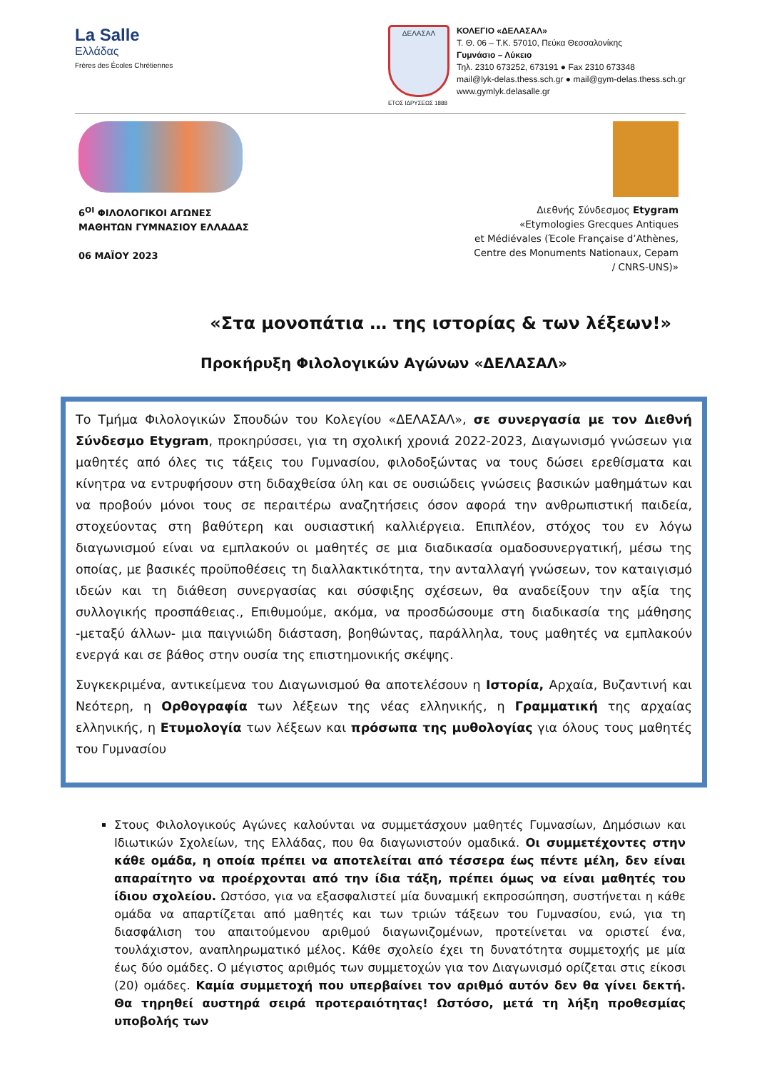La Salle
Ελλάδας
Frères des Écoles Chrétiennes
ΔΕΛΑΣΑΛ
ΕΤΟΣ ΙΔΡΥΣΕΩΣ 1888
ΚΟΛΕΓΙΟ «ΔΕΛΑΣΑΛ»
Τ. Θ. 06 – Τ.Κ. 57010, Πεύκα Θεσσαλονίκης
Γυμνάσιο – Λύκειο
Τηλ. 2310 673252, 673191 ● Fax 2310 673348
mail@lyk-delas.thess.sch.gr ● mail@gym-delas.thess.sch.gr
www.gymlyk.delasalle.gr
6<sup>ΟΙ</sup> ΦΙΛΟΛΟΓΙΚΟΙ ΑΓΩΝΕΣ
ΜΑΘΗΤΩΝ ΓΥΜΝΑΣΙΟΥ ΕΛΛΑΔΑΣ
06 ΜΑΪΟΥ 2023
Διεθνής Σύνδεσμος Etygram
«Etymologies Grecques Antiques
et Médiévales (Έcole Française d’Athènes,
Centre des Monuments Nationaux, Cepam
/ CNRS-UNS)»
«Στα μονοπάτια … της ιστορίας & των λέξεων!»
Προκήρυξη Φιλολογικών Αγώνων «ΔΕΛΑΣΑΛ»
Το Τμήμα Φιλολογικών Σπουδών του Κολεγίου «ΔΕΛΑΣΑΛ», σε συνεργασία με τον Διεθνή Σύνδεσμο Etygram, προκηρύσσει, για τη σχολική χρονιά 2022-2023, Διαγωνισμό γνώσεων για μαθητές από όλες τις τάξεις του Γυμνασίου, φιλοδοξώντας να τους δώσει ερεθίσματα και κίνητρα να εντρυφήσουν στη διδαχθείσα ύλη και σε ουσιώδεις γνώσεις βασικών μαθημάτων και να προβούν μόνοι τους σε περαιτέρω αναζητήσεις όσον αφορά την ανθρωπιστική παιδεία, στοχεύοντας στη βαθύτερη και ουσιαστική καλλιέργεια. Επιπλέον, στόχος του εν λόγω διαγωνισμού είναι να εμπλακούν οι μαθητές σε μια διαδικασία ομαδοσυνεργατική, μέσω της οποίας, με βασικές προϋποθέσεις τη διαλλακτικότητα, την ανταλλαγή γνώσεων, τον καταιγισμό ιδεών και τη διάθεση συνεργασίας και σύσφιξης σχέσεων, θα αναδείξουν την αξία της συλλογικής προσπάθειας., Επιθυμούμε, ακόμα, να προσδώσουμε στη διαδικασία της μάθησης -μεταξύ άλλων- μια παιγνιώδη διάσταση, βοηθώντας, παράλληλα, τους μαθητές να εμπλακούν ενεργά και σε βάθος στην ουσία της επιστημονικής σκέψης.
Συγκεκριμένα, αντικείμενα του Διαγωνισμού θα αποτελέσουν η Ιστορία, Αρχαία, Βυζαντινή και Νεότερη, η Ορθογραφία των λέξεων της νέας ελληνικής, η Γραμματική της αρχαίας ελληνικής, η Ετυμολογία των λέξεων και πρόσωπα της μυθολογίας για όλους τους μαθητές του Γυμνασίου
Στους Φιλολογικούς Αγώνες καλούνται να συμμετάσχουν μαθητές Γυμνασίων, Δημόσιων και Ιδιωτικών Σχολείων, της Ελλάδας, που θα διαγωνιστούν ομαδικά. Οι συμμετέχοντες στην κάθε ομάδα, η οποία πρέπει να αποτελείται από τέσσερα έως πέντε μέλη, δεν είναι απαραίτητο να προέρχονται από την ίδια τάξη, πρέπει όμως να είναι μαθητές του ίδιου σχολείου. Ωστόσο, για να εξασφαλιστεί μία δυναμική εκπροσώπηση, συστήνεται η κάθε ομάδα να απαρτίζεται από μαθητές και των τριών τάξεων του Γυμνασίου, ενώ, για τη διασφάλιση του απαιτούμενου αριθμού διαγωνιζομένων, προτείνεται να οριστεί ένα, τουλάχιστον, αναπληρωματικό μέλος. Κάθε σχολείο έχει τη δυνατότητα συμμετοχής με μία έως δύο ομάδες. Ο μέγιστος αριθμός των συμμετοχών για τον Διαγωνισμό ορίζεται στις είκοσι (20) ομάδες. Καμία συμμετοχή που υπερβαίνει τον αριθμό αυτόν δεν θα γίνει δεκτή. Θα τηρηθεί αυστηρά σειρά προτεραιότητας! Ωστόσο, μετά τη λήξη προθεσμίας υποβολής των